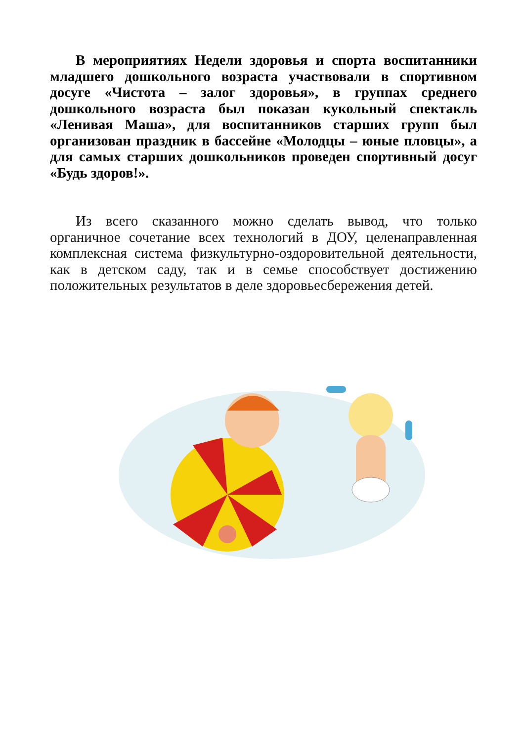В мероприятиях Недели здоровья и спорта воспитанники младшего дошкольного возраста участвовали в спортивном досуге «Чистота – залог здоровья», в группах среднего дошкольного возраста был показан кукольный спектакль «Ленивая Маша», для воспитанников старших групп был организован праздник в бассейне «Молодцы – юные пловцы», а для самых старших дошкольников проведен спортивный досуг «Будь здоров!».
Из всего сказанного можно сделать вывод, что только органичное сочетание всех технологий в ДОУ, целенаправленная комплексная система физкультурно-оздоровительной деятельности, как в детском саду, так и в семье способствует достижению положительных результатов в деле здоровьесбережения детей.